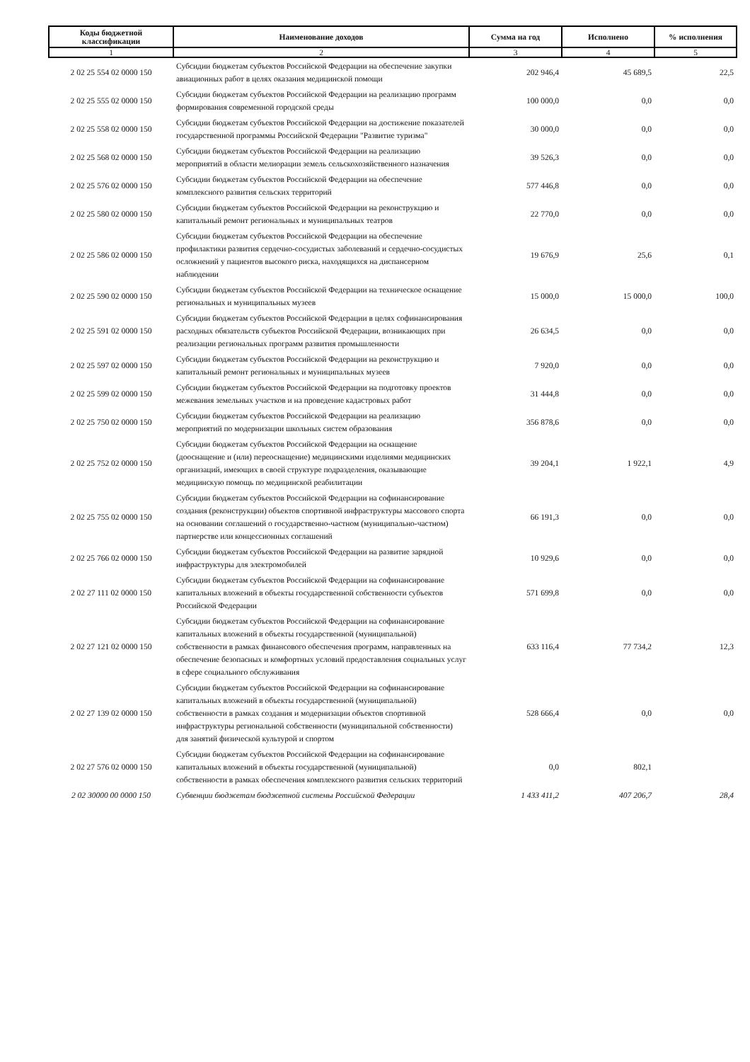| Коды бюджетной классификации | Наименование доходов | Сумма на год | Исполнено | % исполнения |
| --- | --- | --- | --- | --- |
| 1 | 2 | 3 | 4 | 5 |
| 2 02 25 554 02 0000 150 | Субсидии бюджетам субъектов Российской Федерации на обеспечение закупки авиационных работ в целях оказания медицинской помощи | 202 946,4 | 45 689,5 | 22,5 |
| 2 02 25 555 02 0000 150 | Субсидии бюджетам субъектов Российской Федерации на реализацию программ формирования современной городской среды | 100 000,0 | 0,0 | 0,0 |
| 2 02 25 558 02 0000 150 | Субсидии бюджетам субъектов Российской Федерации на достижение показателей государственной программы Российской Федерации "Развитие туризма" | 30 000,0 | 0,0 | 0,0 |
| 2 02 25 568 02 0000 150 | Субсидии бюджетам субъектов Российской Федерации на реализацию мероприятий в области мелиорации земель сельскохозяйственного назначения | 39 526,3 | 0,0 | 0,0 |
| 2 02 25 576 02 0000 150 | Субсидии бюджетам субъектов Российской Федерации на обеспечение комплексного развития сельских территорий | 577 446,8 | 0,0 | 0,0 |
| 2 02 25 580 02 0000 150 | Субсидии бюджетам субъектов Российской Федерации на реконструкцию и капитальный ремонт региональных и муниципальных театров | 22 770,0 | 0,0 | 0,0 |
| 2 02 25 586 02 0000 150 | Субсидии бюджетам субъектов Российской Федерации на обеспечение профилактики развития сердечно-сосудистых заболеваний и сердечно-сосудистых осложнений у пациентов высокого риска, находящихся на диспансерном наблюдении | 19 676,9 | 25,6 | 0,1 |
| 2 02 25 590 02 0000 150 | Субсидии бюджетам субъектов Российской Федерации на техническое оснащение региональных и муниципальных музеев | 15 000,0 | 15 000,0 | 100,0 |
| 2 02 25 591 02 0000 150 | Субсидии бюджетам субъектов Российской Федерации в целях софинансирования расходных обязательств субъектов Российской Федерации, возникающих при реализации региональных программ развития промышленности | 26 634,5 | 0,0 | 0,0 |
| 2 02 25 597 02 0000 150 | Субсидии бюджетам субъектов Российской Федерации на реконструкцию и капитальный ремонт региональных и муниципальных музеев | 7 920,0 | 0,0 | 0,0 |
| 2 02 25 599 02 0000 150 | Субсидии бюджетам субъектов Российской Федерации на подготовку проектов межевания земельных участков и на проведение кадастровых работ | 31 444,8 | 0,0 | 0,0 |
| 2 02 25 750 02 0000 150 | Субсидии бюджетам субъектов Российской Федерации на реализацию мероприятий по модернизации школьных систем образования | 356 878,6 | 0,0 | 0,0 |
| 2 02 25 752 02 0000 150 | Субсидии бюджетам субъектов Российской Федерации на оснащение (дооснащение и (или) переоснащение) медицинскими изделиями медицинских организаций, имеющих в своей структуре подразделения, оказывающие медицинскую помощь по медицинской реабилитации | 39 204,1 | 1 922,1 | 4,9 |
| 2 02 25 755 02 0000 150 | Субсидии бюджетам субъектов Российской Федерации на софинансирование создания (реконструкции) объектов спортивной инфраструктуры массового спорта на основании соглашений о государственно-частном (муниципально-частном) партнерстве или концессионных соглашений | 66 191,3 | 0,0 | 0,0 |
| 2 02 25 766 02 0000 150 | Субсидии бюджетам субъектов Российской Федерации на развитие зарядной инфраструктуры для электромобилей | 10 929,6 | 0,0 | 0,0 |
| 2 02 27 111 02 0000 150 | Субсидии бюджетам субъектов Российской Федерации на софинансирование капитальных вложений в объекты государственной собственности субъектов Российской Федерации | 571 699,8 | 0,0 | 0,0 |
| 2 02 27 121 02 0000 150 | Субсидии бюджетам субъектов Российской Федерации на софинансирование капитальных вложений в объекты государственной (муниципальной) собственности в рамках финансового обеспечения программ, направленных на обеспечение безопасных и комфортных условий предоставления социальных услуг в сфере социального обслуживания | 633 116,4 | 77 734,2 | 12,3 |
| 2 02 27 139 02 0000 150 | Субсидии бюджетам субъектов Российской Федерации на софинансирование капитальных вложений в объекты государственной (муниципальной) собственности в рамках создания и модернизации объектов спортивной инфраструктуры региональной собственности (муниципальной собственности) для занятий физической культурой и спортом | 528 666,4 | 0,0 | 0,0 |
| 2 02 27 576 02 0000 150 | Субсидии бюджетам субъектов Российской Федерации на софинансирование капитальных вложений в объекты государственной (муниципальной) собственности в рамках обеспечения комплексного развития сельских территорий | 0,0 | 802,1 | |
| 2 02 30000 00 0000 150 | Субвенции бюджетам бюджетной системы Российской Федерации | 1 433 411,2 | 407 206,7 | 28,4 |